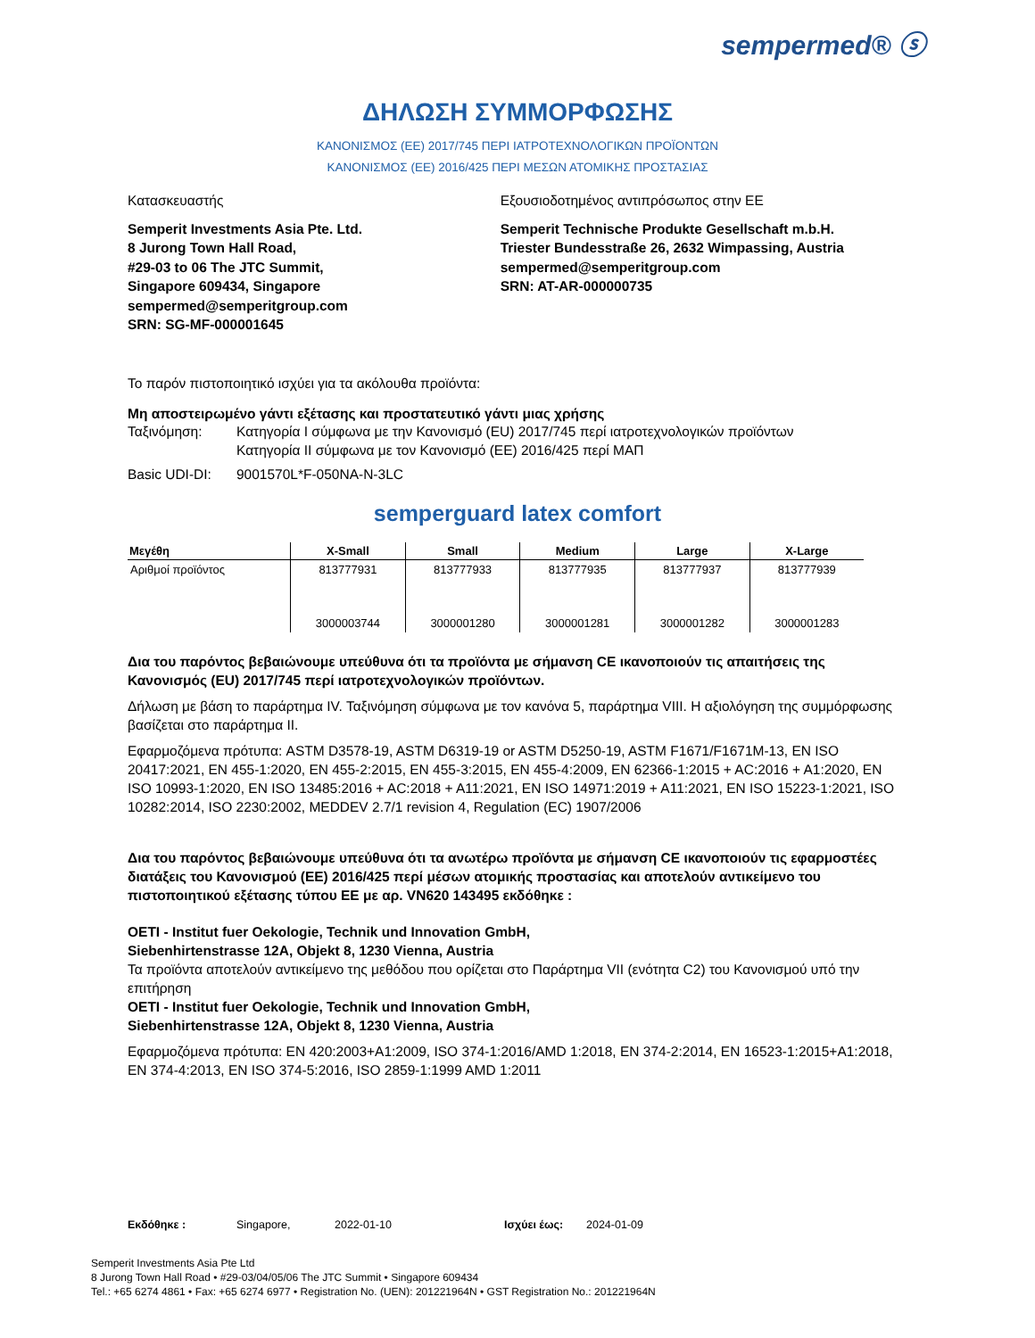sempermed® ⓢ
ΔΗΛΩΣΗ ΣΥΜΜΟΡΦΩΣΗΣ
ΚΑΝΟΝΙΣΜΟΣ (ΕΕ) 2017/745 ΠΕΡΙ ΙΑΤΡΟΤΕΧΝΟΛΟΓΙΚΩΝ ΠΡΟΪΟΝΤΩΝ
ΚΑΝΟΝΙΣΜΟΣ (ΕΕ) 2016/425 ΠΕΡΙ ΜΕΣΩΝ ΑΤΟΜΙΚΗΣ ΠΡΟΣΤΑΣΙΑΣ
Κατασκευαστής
Semperit Investments Asia Pte. Ltd.
8 Jurong Town Hall Road,
#29-03 to 06 The JTC Summit,
Singapore 609434, Singapore
sempermed@semperitgroup.com
SRN: SG-MF-000001645
Εξουσιοδοτημένος αντιπρόσωπος στην ΕΕ
Semperit Technische Produkte Gesellschaft m.b.H.
Triester Bundesstraße 26, 2632 Wimpassing, Austria
sempermed@semperitgroup.com
SRN: AT-AR-000000735
Το παρόν πιστοποιητικό ισχύει για τα ακόλουθα προϊόντα:
Μη αποστειρωμένο γάντι εξέτασης και προστατευτικό γάντι μιας χρήσης
Ταξινόμηση: Κατηγορία I σύμφωνα με την Κανονισμό (EU) 2017/745 περί ιατροτεχνολογικών προϊόντων
Κατηγορία II σύμφωνα με τον Κανονισμό (ΕΕ) 2016/425 περί ΜΑΠ
Basic UDI-DI: 9001570L*F-050NA-N-3LC
semperguard latex comfort
| Μεγέθη | X-Small | Small | Medium | Large | X-Large |
| --- | --- | --- | --- | --- | --- |
| Αριθμοί προϊόντος | 813777931 3000003744 | 813777933 3000001280 | 813777935 3000001281 | 813777937 3000001282 | 813777939 3000001283 |
Δια του παρόντος βεβαιώνουμε υπεύθυνα ότι τα προϊόντα με σήμανση CE ικανοποιούν τις απαιτήσεις της Κανονισμός (EU) 2017/745 περί ιατροτεχνολογικών προϊόντων.
Δήλωση με βάση το παράρτημα IV. Ταξινόμηση σύμφωνα με τον κανόνα 5, παράρτημα VIII. Η αξιολόγηση της συμμόρφωσης βασίζεται στο παράρτημα II.
Εφαρμοζόμενα πρότυπα: ASTM D3578-19, ASTM D6319-19 or ASTM D5250-19, ASTM F1671/F1671M-13, EN ISO 20417:2021, EN 455-1:2020, EN 455-2:2015, EN 455-3:2015, EN 455-4:2009, EN 62366-1:2015 + AC:2016 + A1:2020, EN ISO 10993-1:2020, EN ISO 13485:2016 + AC:2018 + A11:2021, EN ISO 14971:2019 + A11:2021, EN ISO 15223-1:2021, ISO 10282:2014, ISO 2230:2002, MEDDEV 2.7/1 revision 4, Regulation (EC) 1907/2006
Δια του παρόντος βεβαιώνουμε υπεύθυνα ότι τα ανωτέρω προϊόντα με σήμανση CE ικανοποιούν τις εφαρμοστέες διατάξεις του Κανονισμού (ΕΕ) 2016/425 περί μέσων ατομικής προστασίας και αποτελούν αντικείμενο του πιστοποιητικού εξέτασης τύπου ΕΕ με αρ. VN620 143495 εκδόθηκε :
OETI - Institut fuer Oekologie, Technik und Innovation GmbH,
Siebenhirtenstrasse 12A, Objekt 8, 1230 Vienna, Austria
Τα προϊόντα αποτελούν αντικείμενο της μεθόδου που ορίζεται στο Παράρτημα VII (ενότητα C2) του Κανονισμού υπό την επιτήρηση
OETI - Institut fuer Oekologie, Technik und Innovation GmbH,
Siebenhirtenstrasse 12A, Objekt 8, 1230 Vienna, Austria
Εφαρμοζόμενα πρότυπα: EN 420:2003+A1:2009, ISO 374-1:2016/AMD 1:2018, EN 374-2:2014, EN 16523-1:2015+A1:2018, EN 374-4:2013, EN ISO 374-5:2016, ISO 2859-1:1999 AMD 1:2011
Εκδόθηκε : Singapore, 2022-01-10 Ισχύει έως: 2024-01-09
Semperit Investments Asia Pte Ltd
8 Jurong Town Hall Road • #29-03/04/05/06 The JTC Summit • Singapore 609434
Tel.: +65 6274 4861 • Fax: +65 6274 6977 • Registration No. (UEN): 201221964N • GST Registration No.: 201221964N